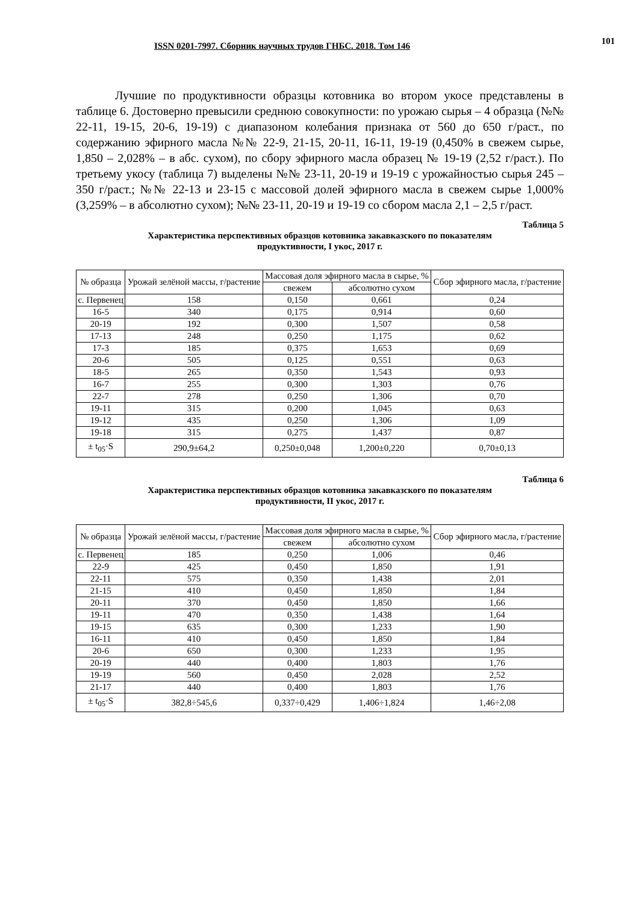ISSN 0201-7997. Сборник научных трудов ГНБС. 2018. Том 146 101
Лучшие по продуктивности образцы котовника во втором укосе представлены в таблице 6. Достоверно превысили среднюю совокупности: по урожаю сырья – 4 образца (№№ 22-11, 19-15, 20-6, 19-19) с диапазоном колебания признака от 560 до 650 г/раст., по содержанию эфирного масла №№ 22-9, 21-15, 20-11, 16-11, 19-19 (0,450% в свежем сырье, 1,850 – 2,028% – в абс. сухом), по сбору эфирного масла образец № 19-19 (2,52 г/раст.). По третьему укосу (таблица 7) выделены №№ 23-11, 20-19 и 19-19 с урожайностью сырья 245 – 350 г/раст.; №№ 22-13 и 23-15 с массовой долей эфирного масла в свежем сырье 1,000% (3,259% – в абсолютно сухом); №№ 23-11, 20-19 и 19-19 со сбором масла 2,1 – 2,5 г/раст.
Таблица 5
Характеристика перспективных образцов котовника закавказского по показателям
продуктивности, I укос, 2017 г.
| № образца | Урожай зелёной массы, г/растение | Массовая доля эфирного масла в сырье, % | | Сбор эфирного масла, г/растение |
| --- | --- | --- | --- | --- |
| | | свежем | абсолютно сухом | |
| с. Первенец | 158 | 0,150 | 0,661 | 0,24 |
| 16-5 | 340 | 0,175 | 0,914 | 0,60 |
| 20-19 | 192 | 0,300 | 1,507 | 0,58 |
| 17-13 | 248 | 0,250 | 1,175 | 0,62 |
| 17-3 | 185 | 0,375 | 1,653 | 0,69 |
| 20-6 | 505 | 0,125 | 0,551 | 0,63 |
| 18-5 | 265 | 0,350 | 1,543 | 0,93 |
| 16-7 | 255 | 0,300 | 1,303 | 0,76 |
| 22-7 | 278 | 0,250 | 1,306 | 0,70 |
| 19-11 | 315 | 0,200 | 1,045 | 0,63 |
| 19-12 | 435 | 0,250 | 1,306 | 1,09 |
| 19-18 | 315 | 0,275 | 1,437 | 0,87 |
| ± t<sub>05</sub>·S | 290,9±64,2 | 0,250±0,048 | 1,200±0,220 | 0,70±0,13 |
Таблица 6
Характеристика перспективных образцов котовника закавказского по показателям
продуктивности, II укос, 2017 г.
| № образца | Урожай зелёной массы, г/растение | Массовая доля эфирного масла в сырье, % | | Сбор эфирного масла, г/растение |
| --- | --- | --- | --- | --- |
| | | свежем | абсолютно сухом | |
| с. Первенец | 185 | 0,250 | 1,006 | 0,46 |
| 22-9 | 425 | 0,450 | 1,850 | 1,91 |
| 22-11 | 575 | 0,350 | 1,438 | 2,01 |
| 21-15 | 410 | 0,450 | 1,850 | 1,84 |
| 20-11 | 370 | 0,450 | 1,850 | 1,66 |
| 19-11 | 470 | 0,350 | 1,438 | 1,64 |
| 19-15 | 635 | 0,300 | 1,233 | 1,90 |
| 16-11 | 410 | 0,450 | 1,850 | 1,84 |
| 20-6 | 650 | 0,300 | 1,233 | 1,95 |
| 20-19 | 440 | 0,400 | 1,803 | 1,76 |
| 19-19 | 560 | 0,450 | 2,028 | 2,52 |
| 21-17 | 440 | 0,400 | 1,803 | 1,76 |
| ± t<sub>05</sub>·S | 382,8÷545,6 | 0,337÷0,429 | 1,406÷1,824 | 1,46÷2,08 |